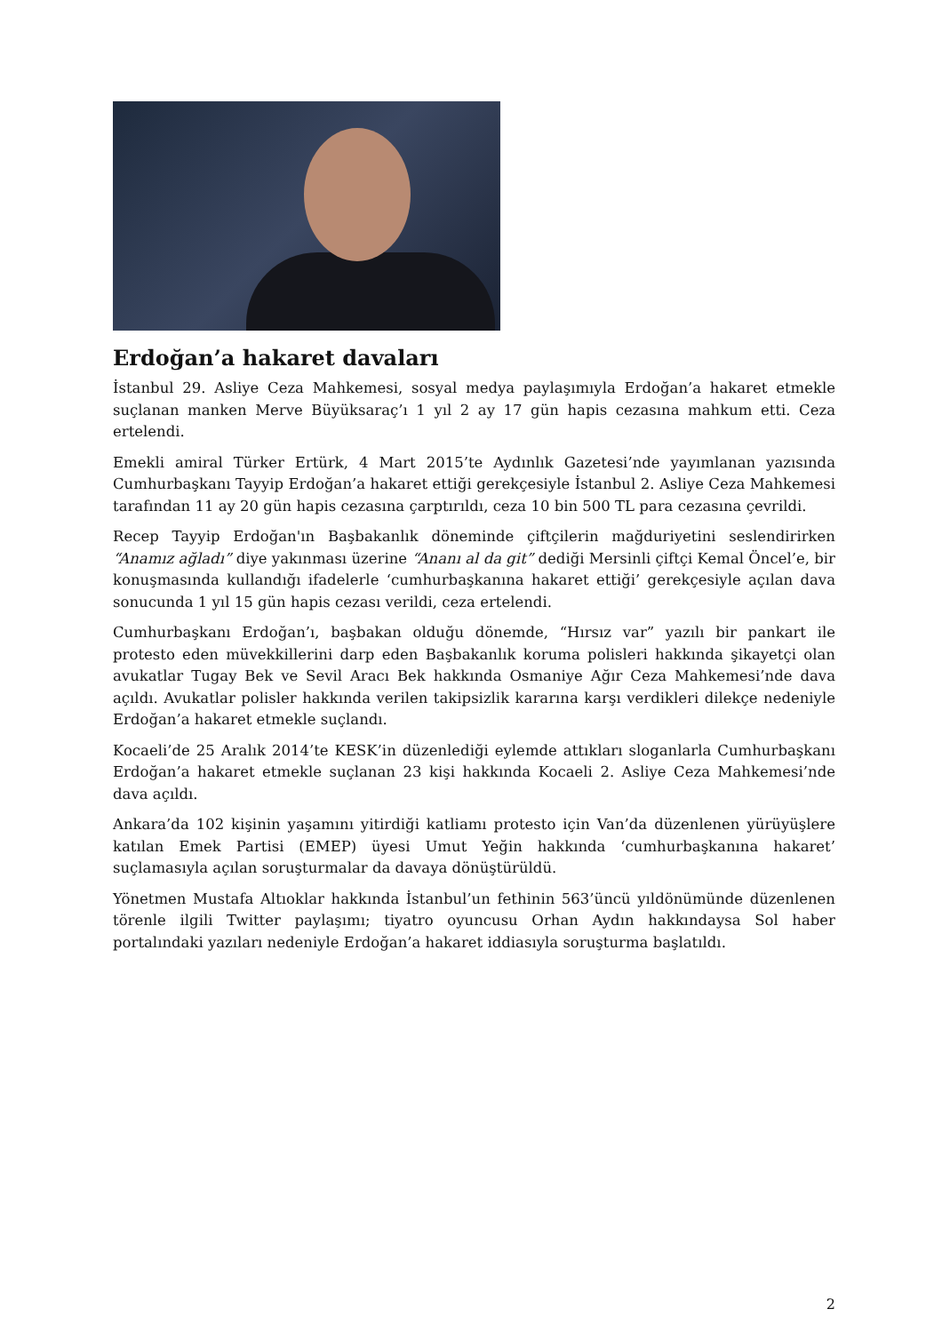Erdoğan’a hakaret davaları
İstanbul 29. Asliye Ceza Mahkemesi, sosyal medya paylaşımıyla Erdoğan’a hakaret etmekle suçlanan manken Merve Büyüksaraç’ı 1 yıl 2 ay 17 gün hapis cezasına mahkum etti. Ceza ertelendi.
Emekli amiral Türker Ertürk, 4 Mart 2015’te Aydınlık Gazetesi’nde yayımlanan yazısında Cumhurbaşkanı Tayyip Erdoğan’a hakaret ettiği gerekçesiyle İstanbul 2. Asliye Ceza Mahkemesi tarafından 11 ay 20 gün hapis cezasına çarptırıldı, ceza 10 bin 500 TL para cezasına çevrildi.
Recep Tayyip Erdoğan'ın Başbakanlık döneminde çiftçilerin mağduriyetini seslendirirken “Anamız ağladı” diye yakınması üzerine “Ananı al da git” dediği Mersinli çiftçi Kemal Öncel’e, bir konuşmasında kullandığı ifadelerle ‘cumhurbaşkanına hakaret ettiği’ gerekçesiyle açılan dava sonucunda 1 yıl 15 gün hapis cezası verildi, ceza ertelendi.
Cumhurbaşkanı Erdoğan’ı, başbakan olduğu dönemde, “Hırsız var” yazılı bir pankart ile protesto eden müvekkillerini darp eden Başbakanlık koruma polisleri hakkında şikayetçi olan avukatlar Tugay Bek ve Sevil Aracı Bek hakkında Osmaniye Ağır Ceza Mahkemesi’nde dava açıldı. Avukatlar polisler hakkında verilen takipsizlik kararına karşı verdikleri dilekçe nedeniyle Erdoğan’a hakaret etmekle suçlandı.
Kocaeli’de 25 Aralık 2014’te KESK’in düzenlediği eylemde attıkları sloganlarla Cumhurbaşkanı Erdoğan’a hakaret etmekle suçlanan 23 kişi hakkında Kocaeli 2. Asliye Ceza Mahkemesi’nde dava açıldı.
Ankara’da 102 kişinin yaşamını yitirdiği katliamı protesto için Van’da düzenlenen yürüyüşlere katılan Emek Partisi (EMEP) üyesi Umut Yeğin hakkında ‘cumhurbaşkanına hakaret’ suçlamasıyla açılan soruşturmalar da davaya dönüştürüldü.
Yönetmen Mustafa Altıoklar hakkında İstanbul’un fethinin 563’üncü yıldönümünde düzenlenen törenle ilgili Twitter paylaşımı; tiyatro oyuncusu Orhan Aydın hakkındaysa Sol haber portalındaki yazıları nedeniyle Erdoğan’a hakaret iddiasıyla soruşturma başlatıldı.
2